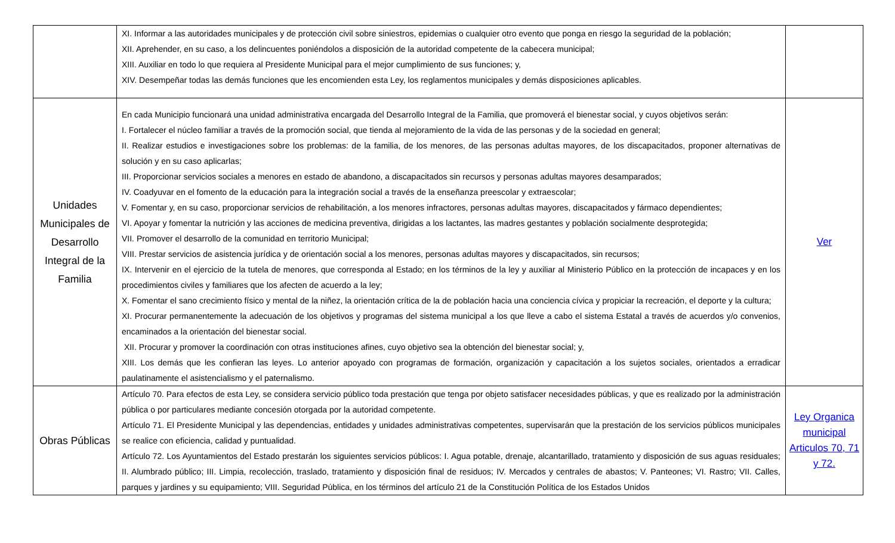| | XI. Informar a las autoridades municipales y de protección civil sobre siniestros, epidemias o cualquier otro evento que ponga en riesgo la seguridad de la población; XII. Aprehender, en su caso, a los delincuentes poniéndolos a disposición de la autoridad competente de la cabecera municipal; XIII. Auxiliar en todo lo que requiera al Presidente Municipal para el mejor cumplimiento de sus funciones; y, XIV. Desempeñar todas las demás funciones que les encomienden esta Ley, los reglamentos municipales y demás disposiciones aplicables. | |
| Unidades Municipales de Desarrollo Integral de la Familia | En cada Municipio funcionará una unidad administrativa encargada del Desarrollo Integral de la Familia, que promoverá el bienestar social, y cuyos objetivos serán: I. Fortalecer el núcleo familiar a través de la promoción social, que tienda al mejoramiento de la vida de las personas y de la sociedad en general; II. Realizar estudios e investigaciones sobre los problemas: de la familia, de los menores, de las personas adultas mayores, de los discapacitados, proponer alternativas de solución y en su caso aplicarlas; III. Proporcionar servicios sociales a menores en estado de abandono, a discapacitados sin recursos y personas adultas mayores desamparados; IV. Coadyuvar en el fomento de la educación para la integración social a través de la enseñanza preescolar y extraescolar; V. Fomentar y, en su caso, proporcionar servicios de rehabilitación, a los menores infractores, personas adultas mayores, discapacitados y fármaco dependientes; VI. Apoyar y fomentar la nutrición y las acciones de medicina preventiva, dirigidas a los lactantes, las madres gestantes y población socialmente desprotegida; VII. Promover el desarrollo de la comunidad en territorio Municipal; VIII. Prestar servicios de asistencia jurídica y de orientación social a los menores, personas adultas mayores y discapacitados, sin recursos; IX. Intervenir en el ejercicio de la tutela de menores, que corresponda al Estado; en los términos de la ley y auxiliar al Ministerio Público en la protección de incapaces y en los procedimientos civiles y familiares que los afecten de acuerdo a la ley; X. Fomentar el sano crecimiento físico y mental de la niñez, la orientación crítica de la de población hacia una conciencia cívica y propiciar la recreación, el deporte y la cultura; XI. Procurar permanentemente la adecuación de los objetivos y programas del sistema municipal a los que lleve a cabo el sistema Estatal a través de acuerdos y/o convenios, encaminados a la orientación del bienestar social. XII. Procurar y promover la coordinación con otras instituciones afines, cuyo objetivo sea la obtención del bienestar social; y, XIII. Los demás que les confieran las leyes. Lo anterior apoyado con programas de formación, organización y capacitación a los sujetos sociales, orientados a erradicar paulatinamente el asistencialismo y el paternalismo. | Ver |
| Obras Públicas | Artículo 70. Para efectos de esta Ley, se considera servicio público toda prestación que tenga por objeto satisfacer necesidades públicas, y que es realizado por la administración pública o por particulares mediante concesión otorgada por la autoridad competente. Artículo 71. El Presidente Municipal y las dependencias, entidades y unidades administrativas competentes, supervisarán que la prestación de los servicios públicos municipales se realice con eficiencia, calidad y puntualidad. Artículo 72. Los Ayuntamientos del Estado prestarán los siguientes servicios públicos: I. Agua potable, drenaje, alcantarillado, tratamiento y disposición de sus aguas residuales; II. Alumbrado público; III. Limpia, recolección, traslado, tratamiento y disposición final de residuos; IV. Mercados y centrales de abastos; V. Panteones; VI. Rastro; VII. Calles, parques y jardines y su equipamiento; VIII. Seguridad Pública, en los términos del artículo 21 de la Constitución Política de los Estados Unidos | Ley Organica municipal Articulos 70, 71 y 72. |